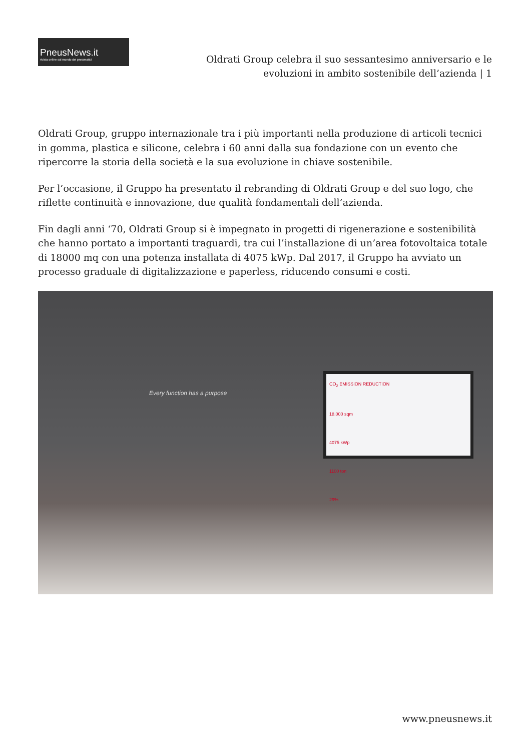PneusNews.it
rivista online sul mondo dei pneumatici
Oldrati Group celebra il suo sessantesimo anniversario e le evoluzioni in ambito sostenibile dell’azienda | 1
Oldrati Group, gruppo internazionale tra i più importanti nella produzione di articoli tecnici in gomma, plastica e silicone, celebra i 60 anni dalla sua fondazione con un evento che ripercorre la storia della società e la sua evoluzione in chiave sostenibile.
Per l’occasione, il Gruppo ha presentato il rebranding di Oldrati Group e del suo logo, che riflette continuità e innovazione, due qualità fondamentali dell’azienda.
Fin dagli anni ‘70, Oldrati Group si è impegnato in progetti di rigenerazione e sostenibilità che hanno portato a importanti traguardi, tra cui l’installazione di un’area fotovoltaica totale di 18000 mq con una potenza installata di 4075 kWp. Dal 2017, il Gruppo ha avviato un processo graduale di digitalizzazione e paperless, riducendo consumi e costi.
Every function has a purpose
CO<sub>2</sub> EMISSION REDUCTION
18.000 sqm
4075 kWp
1100 ton
29%
www.pneusnews.it